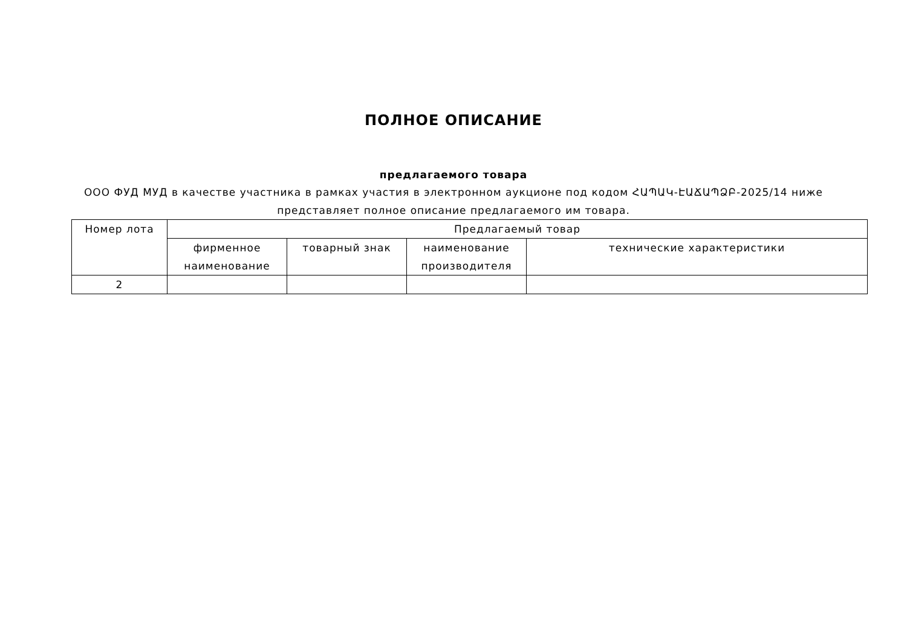ПОЛНОЕ ОПИСАНИЕ
предлагаемого товара
ООО ФУД МУД в качестве участника в рамках участия в электронном аукционе под кодом ՀԱՊԱԿ-ԷԱՃԱՊՁԲ-2025/14 ниже представляет полное описание предлагаемого им товара.
| Номер лота | Предлагаемый товар | | | |
| --- | --- | --- | --- | --- |
| | фирменное наименование | товарный знак | наименование производителя | технические характеристики |
| 2 | | | | |